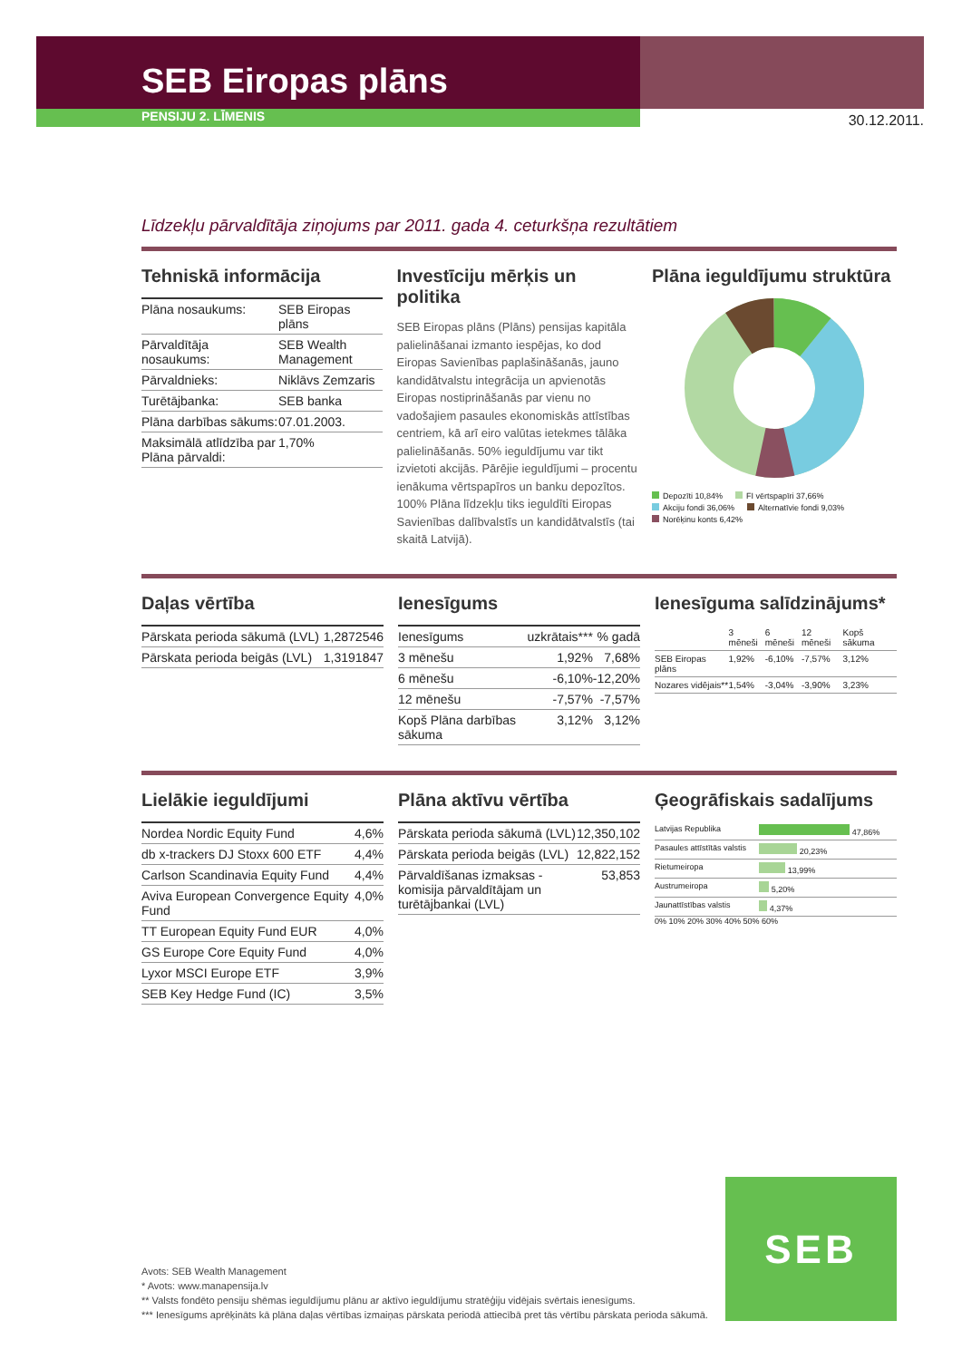30.12.2011.
SEB Eiropas plāns
PENSIJU 2. LĪMENIS
Līdzekļu pārvaldītāja ziņojums par 2011. gada 4. ceturkšņa rezultātiem
Tehniskā informācija
| Plāna nosaukums: | SEB Eiropas plāns |
| Pārvaldītāja nosaukums: | SEB Wealth Management |
| Pārvaldnieks: | Niklāvs Zemzaris |
| Turētājbanka: | SEB banka |
| Plāna darbības sākums: | 07.01.2003. |
| Maksimālā atlīdzība par Plāna pārvaldi: | 1,70% |
Investīciju mērķis un politika
SEB Eiropas plāns (Plāns) pensijas kapitāla palielināšanai izmanto iespējas, ko dod Eiropas Savienības paplašināšanās, jauno kandidātvalstu integrācija un apvienotās Eiropas nostiprināšanās par vienu no vadošajiem pasaules ekonomiskās attīstības centriem, kā arī eiro valūtas ietekmes tālāka palielināšanās. 50% ieguldījumu var tikt izvietoti akcijās. Pārējie ieguldījumi – procentu ienākuma vērtspapīros un banku depozītos. 100% Plāna līdzekļu tiks ieguldīti Eiropas Savienības dalībvalstīs un kandidātvalstīs (tai skaitā Latvijā).
Plāna ieguldījumu struktūra
Depozīti 10,84%
FI vērtspapīri 37,66%
Akciju fondi 36,06%
Alternatīvie fondi 9,03%
Norēķinu konts 6,42%
Daļas vērtība
| Pārskata perioda sākumā (LVL) | 1,2872546 |
| Pārskata perioda beigās (LVL) | 1,3191847 |
Ienesīgums
| Ienesīgums | uzkrātais*** | % gadā |
| --- | --- | --- |
| 3 mēnešu | 1,92% | 7,68% |
| 6 mēnešu | -6,10% | -12,20% |
| 12 mēnešu | -7,57% | -7,57% |
| Kopš Plāna darbības sākuma | 3,12% | 3,12% |
Ienesīguma salīdzinājums*
| | 3 mēneši | 6 mēneši | 12 mēneši | Kopš sākuma |
| --- | --- | --- | --- | --- |
| SEB Eiropas plāns | 1,92% | -6,10% | -7,57% | 3,12% |
| Nozares vidējais** | 1,54% | -3,04% | -3,90% | 3,23% |
Lielākie ieguldījumi
| Nordea Nordic Equity Fund | 4,6% |
| db x-trackers DJ Stoxx 600 ETF | 4,4% |
| Carlson Scandinavia Equity Fund | 4,4% |
| Aviva European Convergence Equity Fund | 4,0% |
| TT European Equity Fund EUR | 4,0% |
| GS Europe Core Equity Fund | 4,0% |
| Lyxor MSCI Europe ETF | 3,9% |
| SEB Key Hedge Fund (IC) | 3,5% |
Plāna aktīvu vērtība
| Pārskata perioda sākumā (LVL) | 12,350,102 |
| Pārskata perioda beigās (LVL) | 12,822,152 |
| Pārvaldīšanas izmaksas - komisija pārvaldītājam un turētājbankai (LVL) | 53,853 |
Ģeogrāfiskais sadalījums
| Latvijas Republika | 47,86% |
| Pasaules attīstītās valstis | 20,23% |
| Rietumeiropa | 13,99% |
| Austrumeiropa | 5,20% |
| Jaunattīstības valstis | 4,37% |
0% 10% 20% 30% 40% 50% 60%
Avots: SEB Wealth Management
* Avots: www.manapensija.lv
** Valsts fondēto pensiju shēmas ieguldījumu plānu ar aktīvo ieguldījumu stratēģiju vidējais svērtais ienesīgums.
*** Ienesīgums aprēķināts kā plāna daļas vērtības izmaiņas pārskata periodā attiecībā pret tās vērtību pārskata perioda sākumā.
SEB